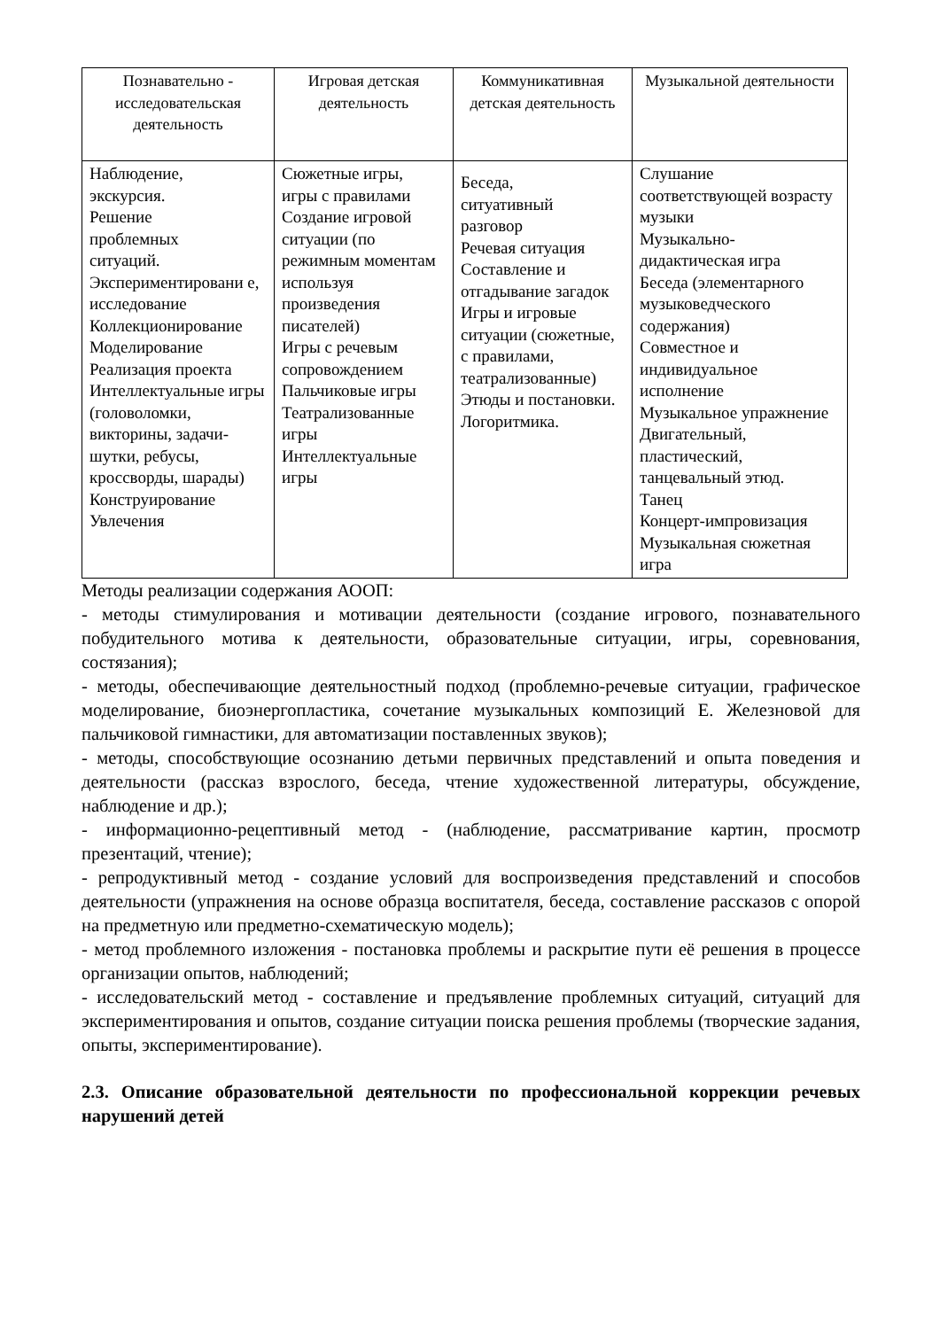| Познавательно - исследовательская деятельность | Игровая детская деятельность | Коммуникативная детская деятельность | Музыкальной деятельности |
| --- | --- | --- | --- |
| Наблюдение, экскурсия. Решение проблемных ситуаций. Экспериментировани е, исследование Коллекционирование Моделирование Реализация проекта Интеллектуальные игры (головоломки, викторины, задачи-шутки, ребусы, кроссворды, шарады) Конструирование Увлечения | Сюжетные игры, игры с правилами Создание игровой ситуации (по режимным моментам используя произведения писателей) Игры с речевым сопровождением Пальчиковые игры Театрализованные игры Интеллектуальные игры | Беседа, ситуативный разговор Речевая ситуация Составление и отгадывание загадок Игры и игровые ситуации (сюжетные, с правилами, театрализованные) Этюды и постановки. Логоритмика. | Слушание соответствующей возрасту музыки Музыкально-дидактическая игра Беседа (элементарного музыковедческого содержания) Совместное и индивидуальное исполнение Музыкальное упражнение Двигательный, пластический, танцевальный этюд. Танец Концерт-импровизация Музыкальная сюжетная игра |
Методы реализации содержания АООП:
- методы стимулирования и мотивации деятельности (создание игрового, познавательного побудительного мотива к деятельности, образовательные ситуации, игры, соревнования, состязания);
- методы, обеспечивающие деятельностный подход (проблемно-речевые ситуации, графическое моделирование, биоэнергопластика, сочетание музыкальных композиций Е. Железновой для пальчиковой гимнастики, для автоматизации поставленных звуков);
- методы, способствующие осознанию детьми первичных представлений и опыта поведения и деятельности (рассказ взрослого, беседа, чтение художественной литературы, обсуждение, наблюдение и др.);
- информационно-рецептивный метод - (наблюдение, рассматривание картин, просмотр презентаций, чтение);
- репродуктивный метод - создание условий для воспроизведения представлений и способов деятельности (упражнения на основе образца воспитателя, беседа, составление рассказов с опорой на предметную или предметно-схематическую модель);
- метод проблемного изложения - постановка проблемы и раскрытие пути её решения в процессе организации опытов, наблюдений;
- исследовательский метод - составление и предъявление проблемных ситуаций, ситуаций для экспериментирования и опытов, создание ситуации поиска решения проблемы (творческие задания, опыты, экспериментирование).
2.3. Описание образовательной деятельности по профессиональной коррекции речевых нарушений детей